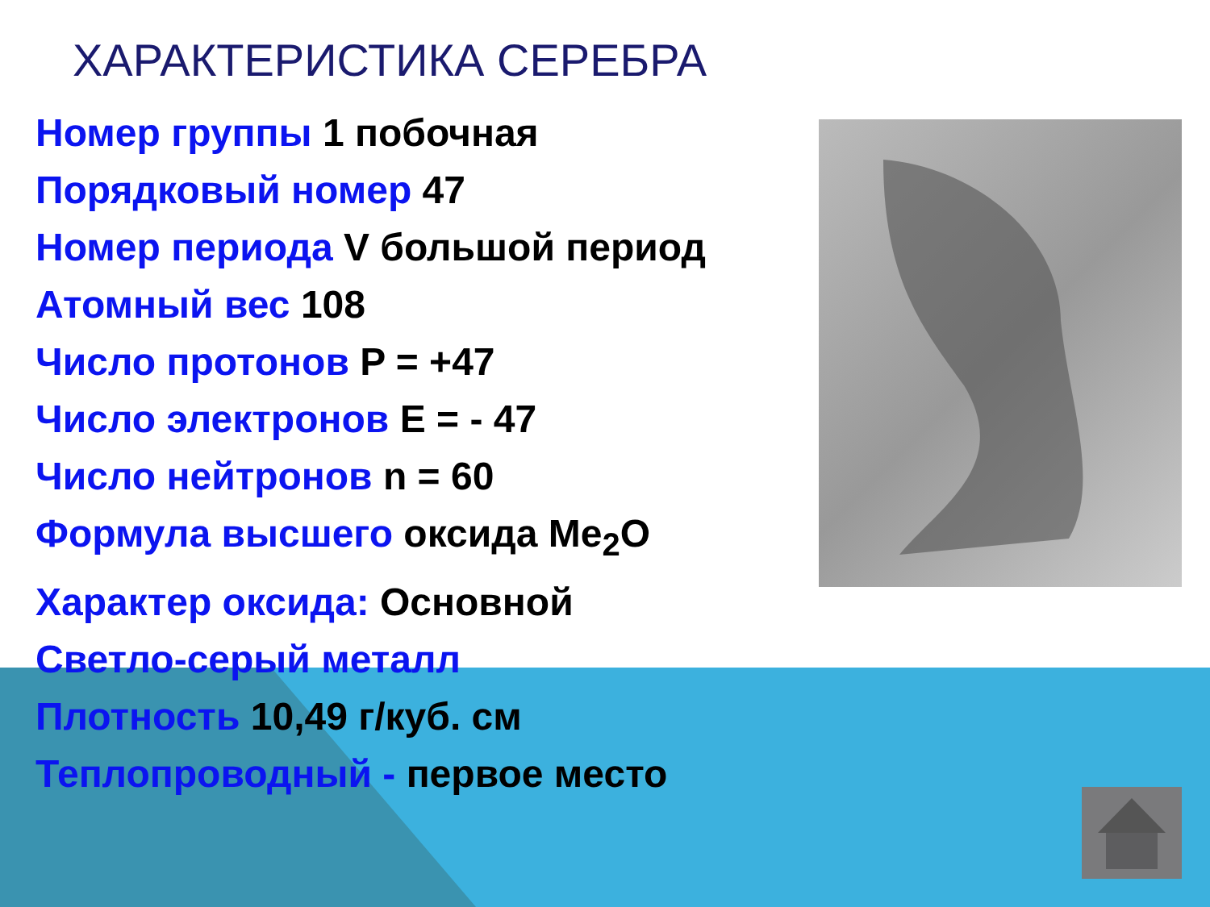ХАРАКТЕРИСТИКА СЕРЕБРА
Номер группы 1 побочная
Порядковый номер 47
Номер периода V большой период
Атомный вес 108
Число протонов P = +47
Число электронов E = - 47
Число нейтронов n = 60
Формула высшего оксида Me<sub>2</sub>O
Характер оксида: Основной
Светло-серый металл
Плотность 10,49 г/куб. см
Теплопроводный - первое место